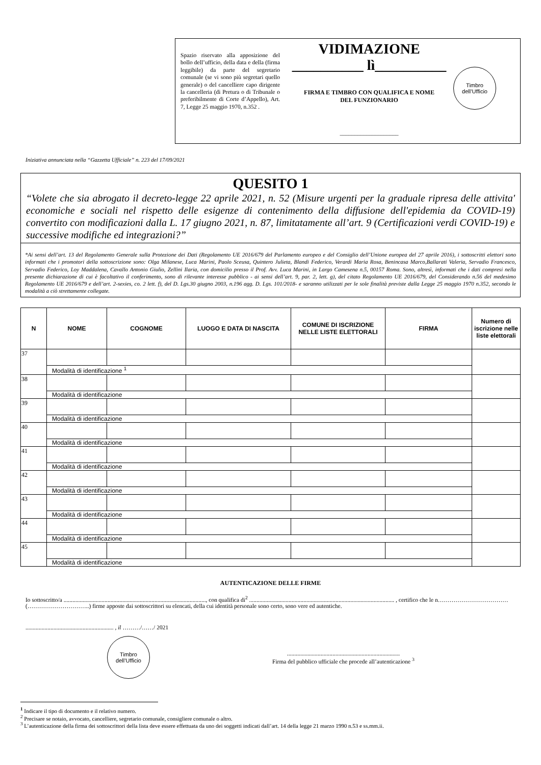Spazio riservato alla apposizione del bollo dell’ufficio, della data e della (firma leggibile) da parte del segretario comunale (se vi sono più segretari quello generale) o del cancelliere capo dirigente la cancelleria (di Pretura o di Tribunale o preferibilmente di Corte d’Appello), Art. 7, Legge 25 maggio 1970, n.352 .
VIDIMAZIONE
__________ lì__________
FIRMA E TIMBRO CON QUALIFICA E NOME
DEL FUNZIONARIO
____________________
Timbro
dell’Ufficio
Iniziativa annunciata nella “Gazzetta Ufficiale” n. 223 del 17/09/2021
QUESITO 1
“Volete che sia abrogato il decreto-legge 22 aprile 2021, n. 52 (Misure urgenti per la graduale ripresa delle attivita' economiche e sociali nel rispetto delle esigenze di contenimento della diffusione dell'epidemia da COVID-19) convertito con modificazioni dalla L. 17 giugno 2021, n. 87, limitatamente all’art. 9 (Certificazioni verdi COVID-19) e successive modifiche ed integrazioni?”
*Ai sensi dell’art. 13 del Regolamento Generale sulla Protezione dei Dati (Regolamento UE 2016/679 del Parlamento europeo e del Consiglio dell’Unione europea del 27 aprile 2016), i sottoscritti elettori sono informati che i promotori della sottoscrizione sono: Olga Milanese, Luca Marini, Paolo Sceusa, Quintero Julieta, Blandi Federico, Verardi Maria Rosa, Benincasa Marco,Ballarati Valeria, Servadio Francesco, Servadio Federico, Loy Maddalena, Cavallo Antonio Giulio, Zellini Ilaria, con domicilio presso il Prof. Avv. Luca Marini, in Largo Camesena n.5, 00157 Roma. Sono, altresì, informati che i dati compresi nella presente dichiarazione di cui è facoltativo il conferimento, sono di rilevante interesse pubblico - ai sensi dell’art. 9, par. 2, lett. g), del citato Regolamento UE 2016/679, del Considerando n.56 del medesimo Regolamento UE 2016/679 e dell’art. 2-sexies, co. 2 lett. f), del D. Lgs.30 giugno 2003, n.196 agg. D. Lgs. 101/2018- e saranno utilizzati per le sole finalità previste dalla Legge 25 maggio 1970 n.352, secondo le modalità a ciò strettamente collegate.
| N | NOME | COGNOME | LUOGO E DATA DI NASCITA | COMUNE DI ISCRIZIONE NELLE LISTE ELETTORALI | FIRMA | Numero di iscrizione nelle liste elettorali |
| --- | --- | --- | --- | --- | --- | --- |
| 37 | | | | | | |
| | Modalità di identificazione <sup>1</sup> | | | | | |
| 38 | | | | | | |
| | Modalità di identificazione | | | | | |
| 39 | | | | | | |
| | Modalità di identificazione | | | | | |
| 40 | | | | | | |
| | Modalità di identificazione | | | | | |
| 41 | | | | | | |
| | Modalità di identificazione | | | | | |
| 42 | | | | | | |
| | Modalità di identificazione | | | | | |
| 43 | | | | | | |
| | Modalità di identificazione | | | | | |
| 44 | | | | | | |
| | Modalità di identificazione | | | | | |
| 45 | | | | | | |
| | Modalità di identificazione | | | | | |
AUTENTICAZIONE DELLE FIRME
Io sottoscritto/a ................................................................................................., con qualifica di<sup>2</sup> ................................................................................................... , certifico che le n………………………………(…………………………..) firme apposte dai sottoscrittori su elencati, della cui identità personale sono certo, sono vere ed autentiche.
............................................................ , il ………/……/ 2021
Timbro
dell’Ufficio
.............................................................................
Firma del pubblico ufficiale che procede all’autenticazione <sup>3</sup>
<sup>1</sup> Indicare il tipo di documento e il relativo numero.
<sup>2</sup> Precisare se notaio, avvocato, cancelliere, segretario comunale, consigliere comunale o altro.
<sup>3</sup> L’autenticazione della firma dei sottoscrittori della lista deve essere effettuata da uno dei soggetti indicati dall’art. 14 della legge 21 marzo 1990 n.53 e ss.mm.ii.